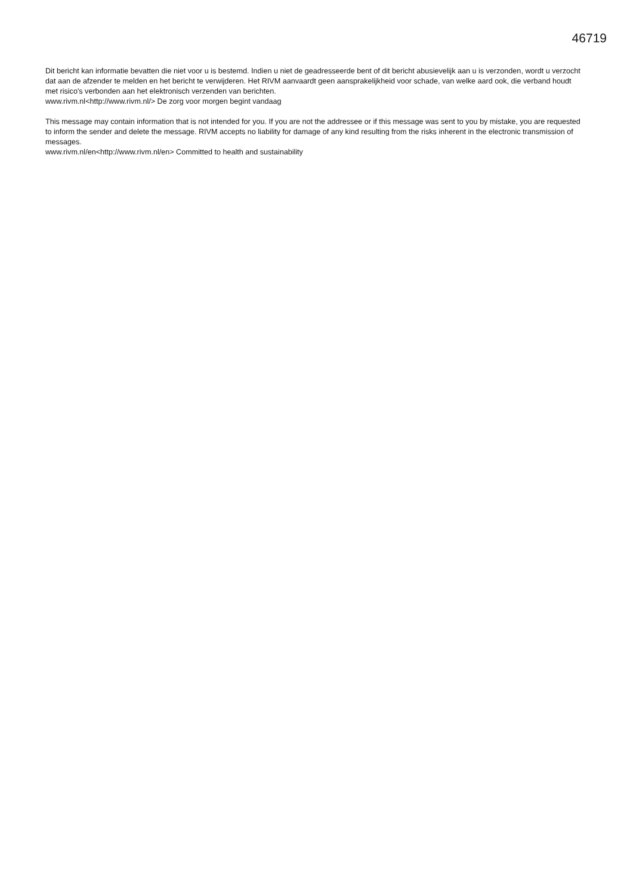46719
Dit bericht kan informatie bevatten die niet voor u is bestemd. Indien u niet de geadresseerde bent of dit bericht abusievelijk aan u is verzonden, wordt u verzocht dat aan de afzender te melden en het bericht te verwijderen. Het RIVM aanvaardt geen aansprakelijkheid voor schade, van welke aard ook, die verband houdt met risico's verbonden aan het elektronisch verzenden van berichten.
www.rivm.nl<http://www.rivm.nl/> De zorg voor morgen begint vandaag
This message may contain information that is not intended for you. If you are not the addressee or if this message was sent to you by mistake, you are requested to inform the sender and delete the message. RIVM accepts no liability for damage of any kind resulting from the risks inherent in the electronic transmission of messages.
www.rivm.nl/en<http://www.rivm.nl/en> Committed to health and sustainability